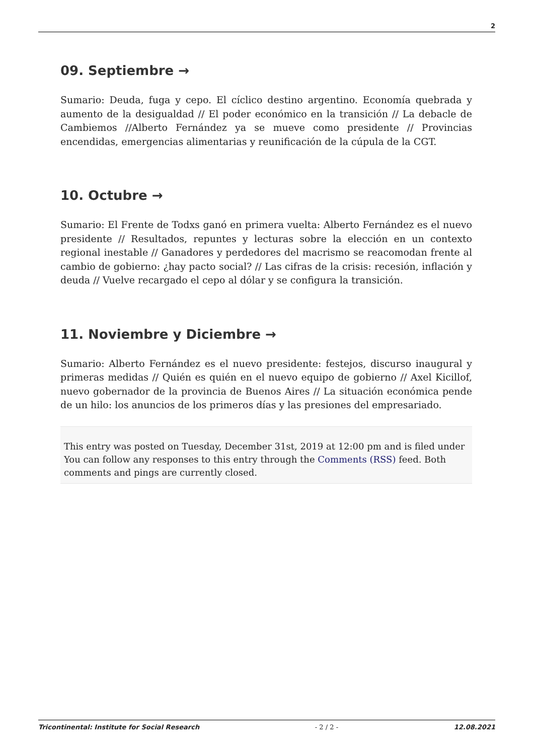2
09. Septiembre →
Sumario: Deuda, fuga y cepo. El cíclico destino argentino. Economía quebrada y aumento de la desigualdad // El poder económico en la transición // La debacle de Cambiemos //Alberto Fernández ya se mueve como presidente // Provincias encendidas, emergencias alimentarias y reunificación de la cúpula de la CGT.
10. Octubre →
Sumario: El Frente de Todxs ganó en primera vuelta: Alberto Fernández es el nuevo presidente // Resultados, repuntes y lecturas sobre la elección en un contexto regional inestable // Ganadores y perdedores del macrismo se reacomodan frente al cambio de gobierno: ¿hay pacto social? // Las cifras de la crisis: recesión, inflación y deuda // Vuelve recargado el cepo al dólar y se configura la transición.
11. Noviembre y Diciembre →
Sumario: Alberto Fernández es el nuevo presidente: festejos, discurso inaugural y primeras medidas // Quién es quién en el nuevo equipo de gobierno // Axel Kicillof, nuevo gobernador de la provincia de Buenos Aires // La situación económica pende de un hilo: los anuncios de los primeros días y las presiones del empresariado.
This entry was posted on Tuesday, December 31st, 2019 at 12:00 pm and is filed under
You can follow any responses to this entry through the Comments (RSS) feed. Both comments and pings are currently closed.
Tricontinental: Institute for Social Research - 2 / 2 - 12.08.2021